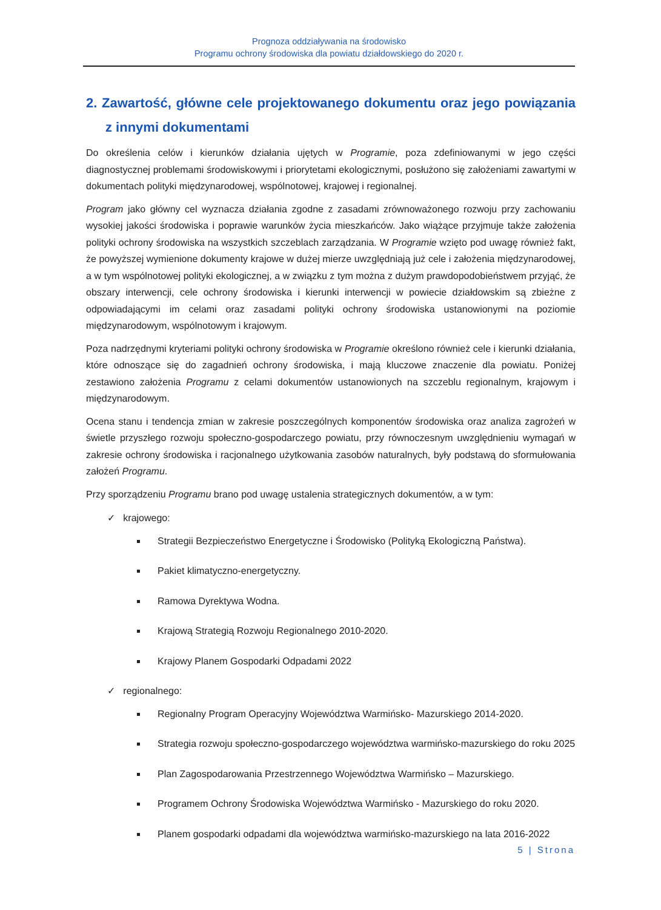Prognoza oddziaływania na środowisko
Programu ochrony środowiska dla powiatu działdowskiego do 2020 r.
2. Zawartość, główne cele projektowanego dokumentu oraz jego powiązania z innymi dokumentami
Do określenia celów i kierunków działania ujętych w Programie, poza zdefiniowanymi w jego części diagnostycznej problemami środowiskowymi i priorytetami ekologicznymi, posłużono się założeniami zawartymi w dokumentach polityki międzynarodowej, wspólnotowej, krajowej i regionalnej.
Program jako główny cel wyznacza działania zgodne z zasadami zrównoważonego rozwoju przy zachowaniu wysokiej jakości środowiska i poprawie warunków życia mieszkańców. Jako wiążące przyjmuje także założenia polityki ochrony środowiska na wszystkich szczeblach zarządzania. W Programie wzięto pod uwagę również fakt, że powyższej wymienione dokumenty krajowe w dużej mierze uwzględniają już cele i założenia międzynarodowej, a w tym wspólnotowej polityki ekologicznej, a w związku z tym można z dużym prawdopodobieństwem przyjąć, że obszary interwencji, cele ochrony środowiska i kierunki interwencji w powiecie działdowskim są zbieżne z odpowiadającymi im celami oraz zasadami polityki ochrony środowiska ustanowionymi na poziomie międzynarodowym, wspólnotowym i krajowym.
Poza nadrzędnymi kryteriami polityki ochrony środowiska w Programie określono również cele i kierunki działania, które odnoszące się do zagadnień ochrony środowiska, i mają kluczowe znaczenie dla powiatu. Poniżej zestawiono założenia Programu z celami dokumentów ustanowionych na szczeblu regionalnym, krajowym i międzynarodowym.
Ocena stanu i tendencja zmian w zakresie poszczególnych komponentów środowiska oraz analiza zagrożeń w świetle przyszłego rozwoju społeczno-gospodarczego powiatu, przy równoczesnym uwzględnieniu wymagań w zakresie ochrony środowiska i racjonalnego użytkowania zasobów naturalnych, były podstawą do sformułowania założeń Programu.
Przy sporządzeniu Programu brano pod uwagę ustalenia strategicznych dokumentów, a w tym:
✓ krajowego:
Strategii Bezpieczeństwo Energetyczne i Środowisko (Polityką Ekologiczną Państwa).
Pakiet klimatyczno-energetyczny.
Ramowa Dyrektywa Wodna.
Krajową Strategią Rozwoju Regionalnego 2010-2020.
Krajowy Planem Gospodarki Odpadami 2022
✓ regionalnego:
Regionalny Program Operacyjny Województwa Warmińsko- Mazurskiego 2014-2020.
Strategia rozwoju społeczno-gospodarczego województwa warmińsko-mazurskiego do roku 2025
Plan Zagospodarowania Przestrzennego Województwa Warmińsko – Mazurskiego.
Programem Ochrony Środowiska Województwa Warmińsko - Mazurskiego do roku 2020.
Planem gospodarki odpadami dla województwa warmińsko-mazurskiego na lata 2016-2022
5 | Strona